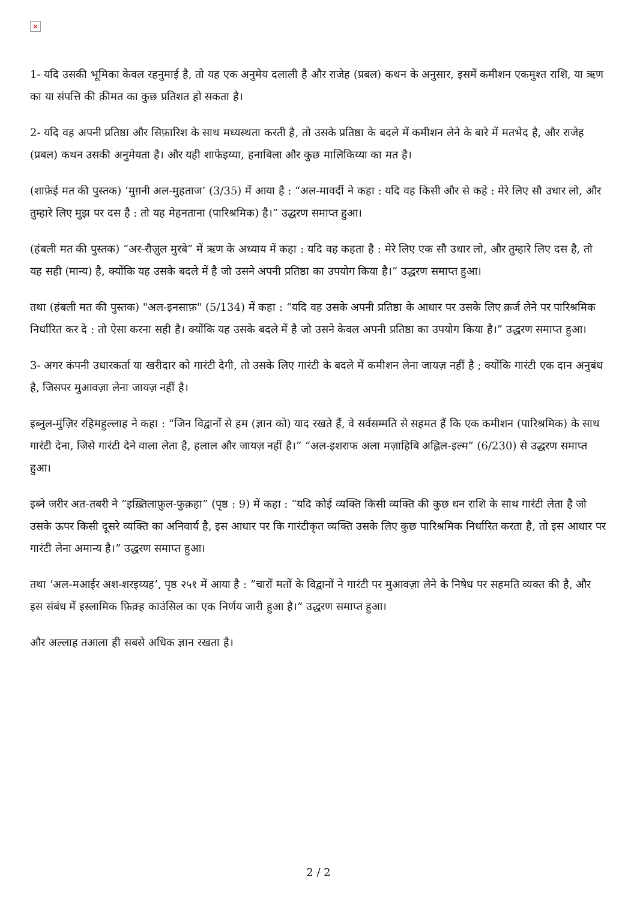×
1- यदि उसकी भूमिका केवल रहनुमाई है, तो यह एक अनुमेय दलाली है और राजेह (प्रबल) कथन के अनुसार, इसमें कमीशन एकमुश्त राशि, या ऋण का या संपत्ति की क़ीमत का कुछ प्रतिशत हो सकता है।
2- यदि वह अपनी प्रतिष्ठा और सिफ़ारिश के साथ मध्यस्थता करती है, तो उसके प्रतिष्ठा के बदले में कमीशन लेने के बारे में मतभेद है, और राजेह (प्रबल) कथन उसकी अनुमेयता है। और यही शाफेइय्या, हनाबिला और कुछ मालिकिय्या का मत है।
(शाफ़ेई मत की पुस्तक) ‘मुग़नी अल-मुहताज’ (3/35) में आया है : “अल-मावर्दी ने कहा : यदि वह किसी और से कहे : मेरे लिए सौ उधार लो, और तुम्हारे लिए मुझ पर दस है : तो यह मेहनताना (पारिश्रमिक) है।” उद्धरण समाप्त हुआ।
(हंबली मत की पुस्तक) “अर-रौज़ुल मुरबे” में ऋण के अध्याय में कहा : यदि वह कहता है : मेरे लिए एक सौ उधार लो, और तुम्हारे लिए दस है, तो यह सही (मान्य) है, क्योंकि यह उसके बदले में है जो उसने अपनी प्रतिष्ठा का उपयोग किया है।” उद्धरण समाप्त हुआ।
तथा (हंबली मत की पुस्तक) "अल-इनसाफ़" (5/134) में कहा : “यदि वह उसके अपनी प्रतिष्ठा के आधार पर उसके लिए क़र्ज लेने पर पारिश्रमिक निर्धारित कर दे : तो ऐसा करना सही है। क्योंकि यह उसके बदले में है जो उसने केवल अपनी प्रतिष्ठा का उपयोग किया है।” उद्धरण समाप्त हुआ।
3- अगर कंपनी उधारकर्ता या खरीदार को गारंटी देगी, तो उसके लिए गारंटी के बदले में कमीशन लेना जायज़ नहीं है ; क्योंकि गारंटी एक दान अनुबंध है, जिसपर मुआवज़ा लेना जायज़ नहीं है।
इब्नुल-मुंज़िर रहिमहुल्लाह ने कहा : “जिन विद्वानों से हम (ज्ञान को) याद रखते हैं, वे सर्वसम्मति से सहमत हैं कि एक कमीशन (पारिश्रमिक) के साथ गारंटी देना, जिसे गारंटी देने वाला लेता है, हलाल और जायज़ नहीं है।” “अल-इशराफ अला मज़ाहिबि अह्लिल-इल्म” (6/230) से उद्धरण समाप्त हुआ।
इब्ने जरीर अत-तबरी ने ”इख़्तिलाफ़ुल-फुक़हा” (पृष्ठ : 9) में कहा : “यदि कोई व्यक्ति किसी व्यक्ति की कुछ धन राशि के साथ गारंटी लेता है जो उसके ऊपर किसी दूसरे व्यक्ति का अनिवार्य है, इस आधार पर कि गारंटीकृत व्यक्ति उसके लिए कुछ पारिश्रमिक निर्धारित करता है, तो इस आधार पर गारंटी लेना अमान्य है।” उद्धरण समाप्त हुआ।
तथा ‘अल-मआईर अश-शरइय्यह’, पृष्ठ २५१ में आया है : ”चारों मतों के विद्वानों ने गारंटी पर मुआवज़ा लेने के निषेध पर सहमति व्यक्त की है, और इस संबंध में इस्लामिक फ़िक़्ह काउंसिल का एक निर्णय जारी हुआ है।” उद्धरण समाप्त हुआ।
और अल्लाह तआला ही सबसे अधिक ज्ञान रखता है।
2 / 2